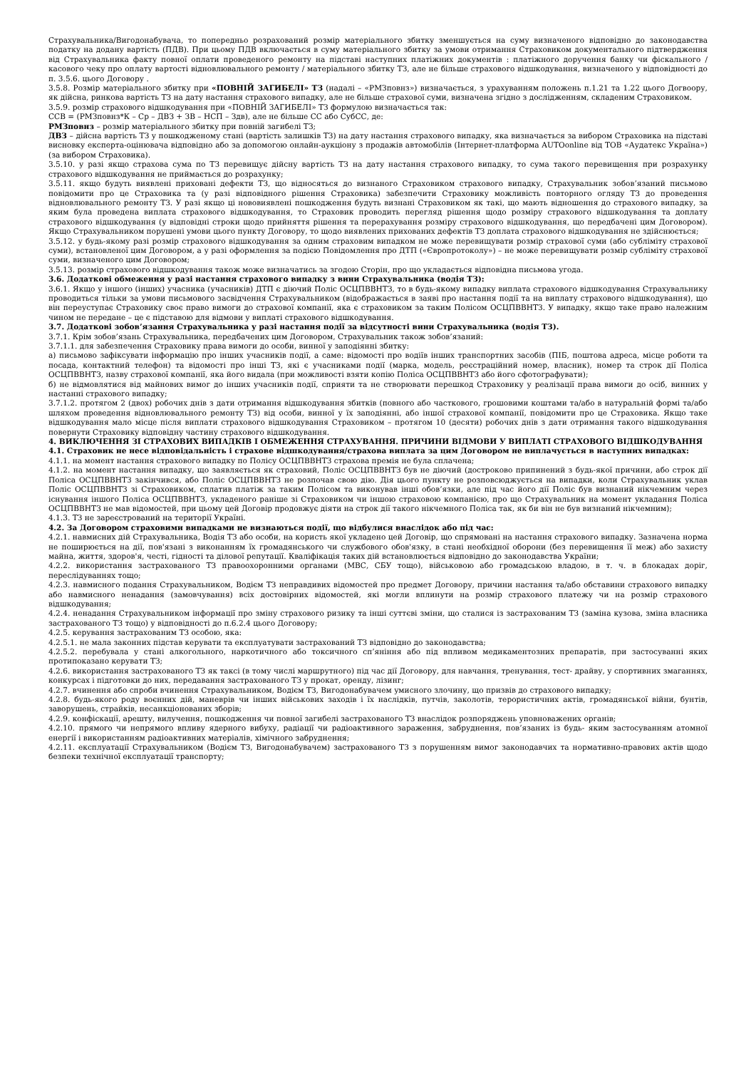Страхувальника/Вигодонабувача, то попередньо розрахований розмір матеріального збитку зменшується на суму визначеного відповідно до законодавства податку на додану вартість (ПДВ). При цьому ПДВ включається в суму матеріального збитку за умови отримання Страховиком документального підтвердження від Страхувальника факту повної оплати проведеного ремонту на підставі наступних платіжних документів : платіжного доручення банку чи фіскального / касового чеку про оплату вартості відновлювального ремонту / матеріального збитку ТЗ, але не більше страхового відшкодування, визначеного у відповідності до п. 3.5.6. цього Договору .
3.5.8. Розмір матеріального збитку при «ПОВНІЙ ЗАГИБЕЛІ» ТЗ (надалі – «РМЗповнз») визначається, з урахуванням положень п.1.21 та 1.22 цього Догвоору, як дійсна, ринкова вартість ТЗ на дату настання страхового випадку, але не більше страхової суми, визначена згідно з дослідженням, складеним Страховиком.
3.5.9. розмір страхового відшкодування при «ПОВНІЙ ЗАГИБЕЛІ» ТЗ формулою визначається так:
ССВ = (РМЗповнз*К – Ср – ДВЗ + ЗВ – НСП – Здв), але не більше СС або СубСС, де:
РМЗповнз – розмір матеріального збитку при повній загибелі ТЗ;
ДВЗ – дійсна вартість ТЗ у пошкодженому стані (вартість залишків ТЗ) на дату настання страхового випадку, яка визначається за вибором Страховика на підставі висновку експерта-оцінювача відповідно або за допомогою онлайн-аукціону з продажів автомобілів (Інтернет-платформа AUTOonline від ТОВ «Аудатекс Україна») (за вибором Страховика).
3.5.10. у разі якщо страхова сума по ТЗ перевищує дійсну вартість ТЗ на дату настання страхового випадку, то сума такого перевищення при розрахунку страхового відшкодування не приймається до розрахунку;
3.5.11. якщо будуть виявлені приховані дефекти ТЗ, що відносяться до визнаного Страховиком страхового випадку, Страхувальник зобов’язаний письмово повідомити про це Страховика та (у разі відповідного рішення Страховика) забезпечити Страховику можливість повторного огляду ТЗ до проведення відновлювального ремонту ТЗ. У разі якщо ці нововиявлені пошкодження будуть визнані Страховиком як такі, що мають відношення до страхового випадку, за яким була проведена виплата страхового відшкодування, то Страховик проводить перегляд рішення щодо розміру страхового відшкодування та доплату страхового відшкодування (у відповідні строки щодо прийняття рішення та перерахування розміру страхового відшкодування, що передбачені цим Договором). Якщо Страхувальником порушені умови цього пункту Договору, то щодо виявлених прихованих дефектів ТЗ доплата страхового відшкодування не здійснюється;
3.5.12. у будь-якому разі розмір страхового відшкодування за одним страховим випадком не може перевищувати розмір страхової суми (або субліміту страхової суми), встановленої цим Договором, а у разі оформлення за подією Повідомлення про ДТП («Європротоколу») – не може перевищувати розмір субліміту страхової суми, визначеного цим Договором;
3.5.13. розмір страхового відшкодування також може визначатись за згодою Сторін, про що укладається відповідна письмова угода.
3.6. Додаткові обмеження у разі настання страхового випадку з вини Страхувальника (водія ТЗ):
3.6.1. Якщо у іншого (інших) учасника (учасників) ДТП є діючий Поліс ОСЦПВВНТЗ, то в будь-якому випадку виплата страхового відшкодування Страхувальнику проводиться тільки за умови письмового засвідчення Страхувальником (відображається в заяві про настання події та на виплату страхового відшкодування), що він переуступає Страховику своє право вимоги до страхової компанії, яка є страховиком за таким Полісом ОСЦПВВНТЗ. У випадку, якщо таке право належним чином не передане – це є підставою для відмови у виплаті страхового відшкодування.
3.7. Додаткові зобов’язання Страхувальника у разі настання події за відсутності вини Страхувальника (водія ТЗ).
3.7.1. Крім зобов’язань Страхувальника, передбачених цим Договором, Страхувальник також зобов’язаний:
3.7.1.1. для забезпечення Страховику права вимоги до особи, винної у заподіянні збитку:
а) письмово зафіксувати інформацію про інших учасників події, а саме: відомості про водіїв інших транспортних засобів (ПІБ, поштова адреса, місце роботи та посада, контактний телефон) та відомості про інші ТЗ, які є учасниками події (марка, модель, реєстраційний номер, власник), номер та строк дії Поліса ОСЦПВВНТЗ, назву страхової компанії, яка його видала (при можливості взяти копію Поліса ОСЦПВВНТЗ або його сфотографувати);
б) не відмовлятися від майнових вимог до інших учасників події, сприяти та не створювати перешкод Страховику у реалізації права вимоги до осіб, винних у настанні страхового випадку;
3.7.1.2. протягом 2 (двох) робочих днів з дати отримання відшкодування збитків (повного або часткового, грошовими коштами та/або в натуральній формі та/або шляхом проведення відновлювального ремонту ТЗ) від особи, винної у їх заподіянні, або іншої страхової компанії, повідомити про це Страховика. Якщо таке відшкодування мало місце після виплати страхового відшкодування Страховиком – протягом 10 (десяти) робочих днів з дати отримання такого відшкодування повернути Страховику відповідну частину страхового відшкодування.
4. ВИКЛЮЧЕННЯ ЗІ СТРАХОВИХ ВИПАДКІВ І ОБМЕЖЕННЯ СТРАХУВАННЯ. ПРИЧИНИ ВІДМОВИ У ВИПЛАТІ СТРАХОВОГО ВІДШКОДУВАННЯ
4.1. Страховик не несе відповідальність і страхове відшкодування/страхова виплата за цим Договором не виплачується в наступних випадках:
4.1.1. на момент настання страхового випадку по Полісу ОСЦПВВНТЗ страхова премія не була сплачена;
4.1.2. на момент настання випадку, що заявляється як страховий, Поліс ОСЦПВВНТЗ був не діючий (достроково припинений з будь-якої причини, або строк дії Поліса ОСЦПВВНТЗ закінчився, або Поліс ОСЦПВВНТЗ не розпочав свою дію. Дія цього пункту не розповсюджується на випадки, коли Страхувальник уклав Поліс ОСЦПВВНТЗ зі Страховиком, сплатив платіж за таким Полісом та виконував інші обов’язки, але під час його дії Поліс був визнаний нікчемним через існування іншого Поліса ОСЦПВВНТЗ, укладеного раніше зі Страховиком чи іншою страховою компанією, про що Страхувальник на момент укладання Поліса ОСЦПВВНТЗ не мав відомостей, при цьому цей Договір продовжує діяти на строк дії такого нікчемного Поліса так, як би він не був визнаний нікчемним);
4.1.3. ТЗ не зареєстрований на території Україні.
4.2. За Договором страховими випадками не визнаються події, що відбулися внаслідок або під час:
4.2.1. навмисних дій Страхувальника, Водія ТЗ або особи, на користь якої укладено цей Договір, що спрямовані на настання страхового випадку. Зазначена норма не поширюється на дії, пов'язані з виконанням їх громадянського чи службового обов'язку, в стані необхідної оборони (без перевищення її меж) або захисту майна, життя, здоров'я, честі, гідності та ділової репутації. Кваліфікація таких дій встановлюється відповідно до законодавства України;
4.2.2. використання застрахованого ТЗ правоохоронними органами (МВС, СБУ тощо), військовою або громадською владою, в т. ч. в блокадах доріг, переслідуваннях тощо;
4.2.3. навмисного подання Страхувальником, Водієм ТЗ неправдивих відомостей про предмет Договору, причини настання та/або обставини страхового випадку або навмисного ненадання (замовчування) всіх достовірних відомостей, які могли вплинути на розмір страхового платежу чи на розмір страхового відшкодування;
4.2.4. ненадання Страхувальником інформації про зміну страхового ризику та інші суттєві зміни, що сталися із застрахованим ТЗ (заміна кузова, зміна власника застрахованого ТЗ тощо) у відповідності до п.6.2.4 цього Договору;
4.2.5. керування застрахованим ТЗ особою, яка:
4.2.5.1. не мала законних підстав керувати та експлуатувати застрахований ТЗ відповідно до законодавства;
4.2.5.2. перебувала у стані алкогольного, наркотичного або токсичного сп’яніння або під впливом медикаментозних препаратів, при застосуванні яких протипоказано керувати ТЗ;
4.2.6. використання застрахованого ТЗ як таксі (в тому числі маршрутного) під час дії Договору, для навчання, тренування, тест- драйву, у спортивних змаганнях, конкурсах і підготовки до них, передавання застрахованого ТЗ у прокат, оренду, лізинг;
4.2.7. вчинення або спроби вчинення Страхувальником, Водієм ТЗ, Вигодонабувачем умисного злочину, що призвів до страхового випадку;
4.2.8. будь-якого роду воєнних дій, маневрів чи інших військових заходів і їх наслідків, путчів, заколотів, терористичних актів, громадянської війни, бунтів, заворушень, страйків, несанкціонованих зборів;
4.2.9. конфіскації, арешту, вилучення, пошкодження чи повної загибелі застрахованого ТЗ внаслідок розпоряджень уповноважених органів;
4.2.10. прямого чи непрямого впливу ядерного вибуху, радіації чи радіоактивного зараження, забруднення, пов’язаних із будь- яким застосуванням атомної енергії і використанням радіоактивних матеріалів, хімічного забруднення;
4.2.11. експлуатації Страхувальником (Водієм ТЗ, Вигодонабувачем) застрахованого ТЗ з порушенням вимог законодавчих та нормативно-правових актів щодо безпеки технічної експлуатації транспорту;